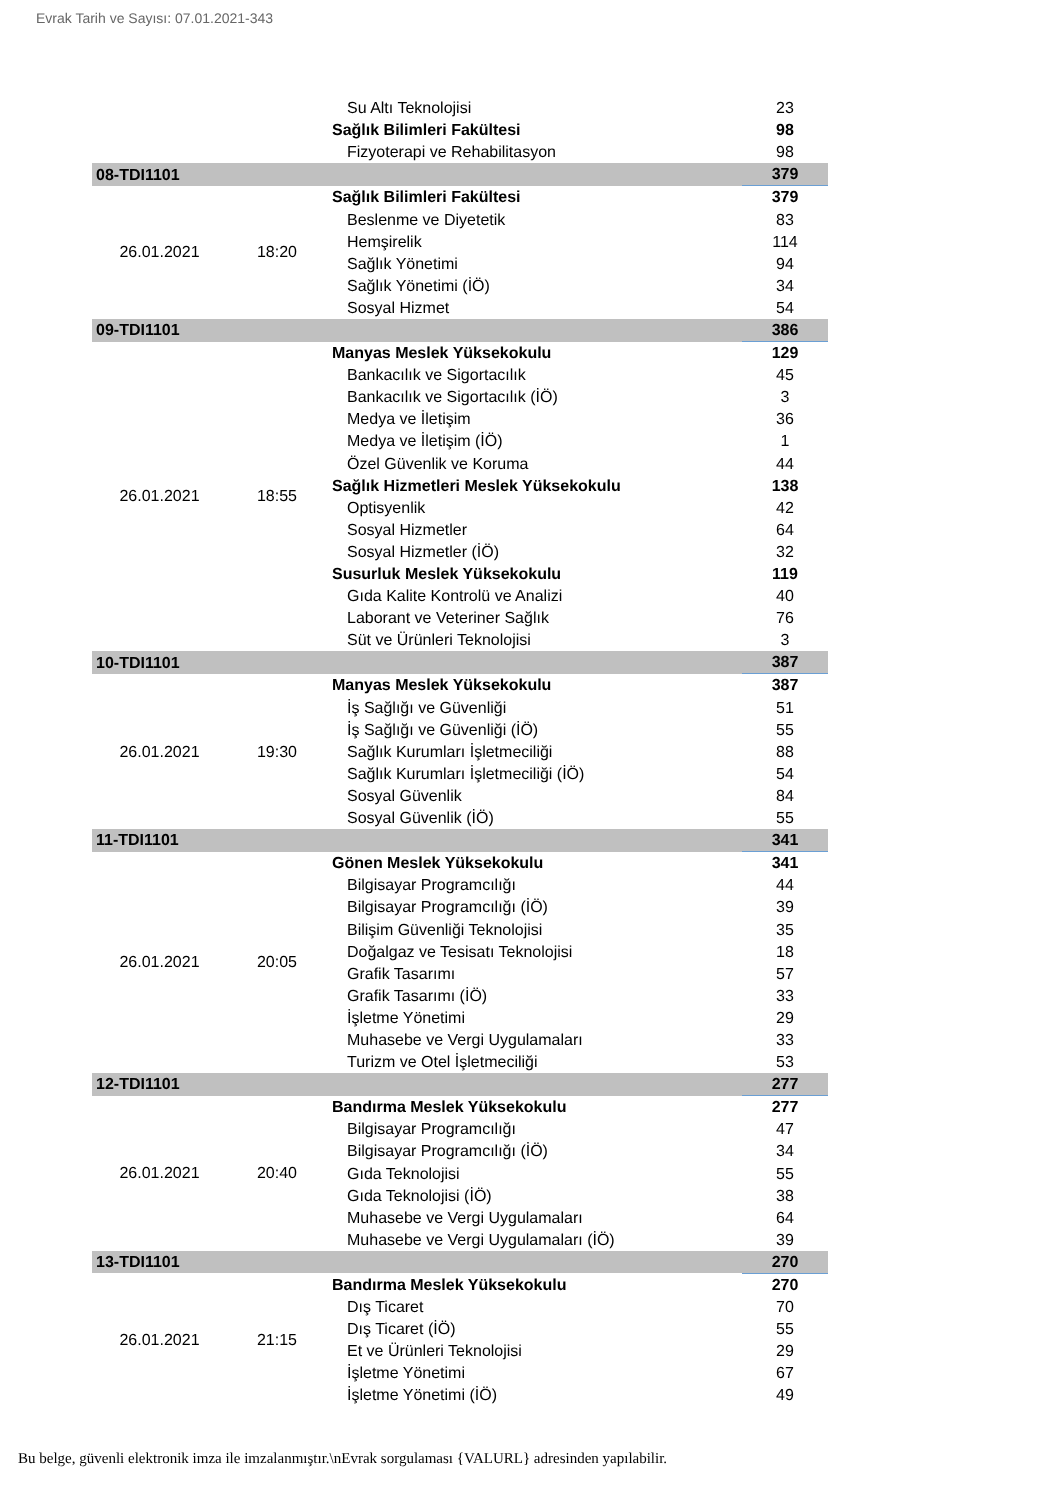Evrak Tarih ve Sayısı: 07.01.2021-343
| | | Su Altı Teknolojisi | 23 |
| | | Sağlık Bilimleri Fakültesi | 98 |
| | | Fizyoterapi ve Rehabilitasyon | 98 |
| 08-TDI1101 | | | 379 |
| 26.01.2021 | 18:20 | Sağlık Bilimleri Fakültesi | 379 |
| | | Beslenme ve Diyetetik | 83 |
| | | Hemşirelik | 114 |
| | | Sağlık Yönetimi | 94 |
| | | Sağlık Yönetimi (İÖ) | 34 |
| | | Sosyal Hizmet | 54 |
| 09-TDI1101 | | | 386 |
| 26.01.2021 | 18:55 | Manyas Meslek Yüksekokulu | 129 |
| | | Bankacılık ve Sigortacılık | 45 |
| | | Bankacılık ve Sigortacılık (İÖ) | 3 |
| | | Medya ve İletişim | 36 |
| | | Medya ve İletişim (İÖ) | 1 |
| | | Özel Güvenlik ve Koruma | 44 |
| | | Sağlık Hizmetleri Meslek Yüksekokulu | 138 |
| | | Optisyenlik | 42 |
| | | Sosyal Hizmetler | 64 |
| | | Sosyal Hizmetler (İÖ) | 32 |
| | | Susurluk Meslek Yüksekokulu | 119 |
| | | Gıda Kalite Kontrolü ve Analizi | 40 |
| | | Laborant ve Veteriner Sağlık | 76 |
| | | Süt ve Ürünleri Teknolojisi | 3 |
| 10-TDI1101 | | | 387 |
| 26.01.2021 | 19:30 | Manyas Meslek Yüksekokulu | 387 |
| | | İş Sağlığı ve Güvenliği | 51 |
| | | İş Sağlığı ve Güvenliği (İÖ) | 55 |
| | | Sağlık Kurumları İşletmeciliği | 88 |
| | | Sağlık Kurumları İşletmeciliği (İÖ) | 54 |
| | | Sosyal Güvenlik | 84 |
| | | Sosyal Güvenlik (İÖ) | 55 |
| 11-TDI1101 | | | 341 |
| 26.01.2021 | 20:05 | Gönen Meslek Yüksekokulu | 341 |
| | | Bilgisayar Programcılığı | 44 |
| | | Bilgisayar Programcılığı (İÖ) | 39 |
| | | Bilişim Güvenliği Teknolojisi | 35 |
| | | Doğalgaz ve Tesisatı Teknolojisi | 18 |
| | | Grafik Tasarımı | 57 |
| | | Grafik Tasarımı (İÖ) | 33 |
| | | İşletme Yönetimi | 29 |
| | | Muhasebe ve Vergi Uygulamaları | 33 |
| | | Turizm ve Otel İşletmeciliği | 53 |
| 12-TDI1101 | | | 277 |
| 26.01.2021 | 20:40 | Bandırma Meslek Yüksekokulu | 277 |
| | | Bilgisayar Programcılığı | 47 |
| | | Bilgisayar Programcılığı (İÖ) | 34 |
| | | Gıda Teknolojisi | 55 |
| | | Gıda Teknolojisi (İÖ) | 38 |
| | | Muhasebe ve Vergi Uygulamaları | 64 |
| | | Muhasebe ve Vergi Uygulamaları (İÖ) | 39 |
| 13-TDI1101 | | | 270 |
| 26.01.2021 | 21:15 | Bandırma Meslek Yüksekokulu | 270 |
| | | Dış Ticaret | 70 |
| | | Dış Ticaret (İÖ) | 55 |
| | | Et ve Ürünleri Teknolojisi | 29 |
| | | İşletme Yönetimi | 67 |
| | | İşletme Yönetimi (İÖ) | 49 |
Bu belge, güvenli elektronik imza ile imzalanmıştır.\nEvrak sorgulaması {VALURL} adresinden yapılabilir.